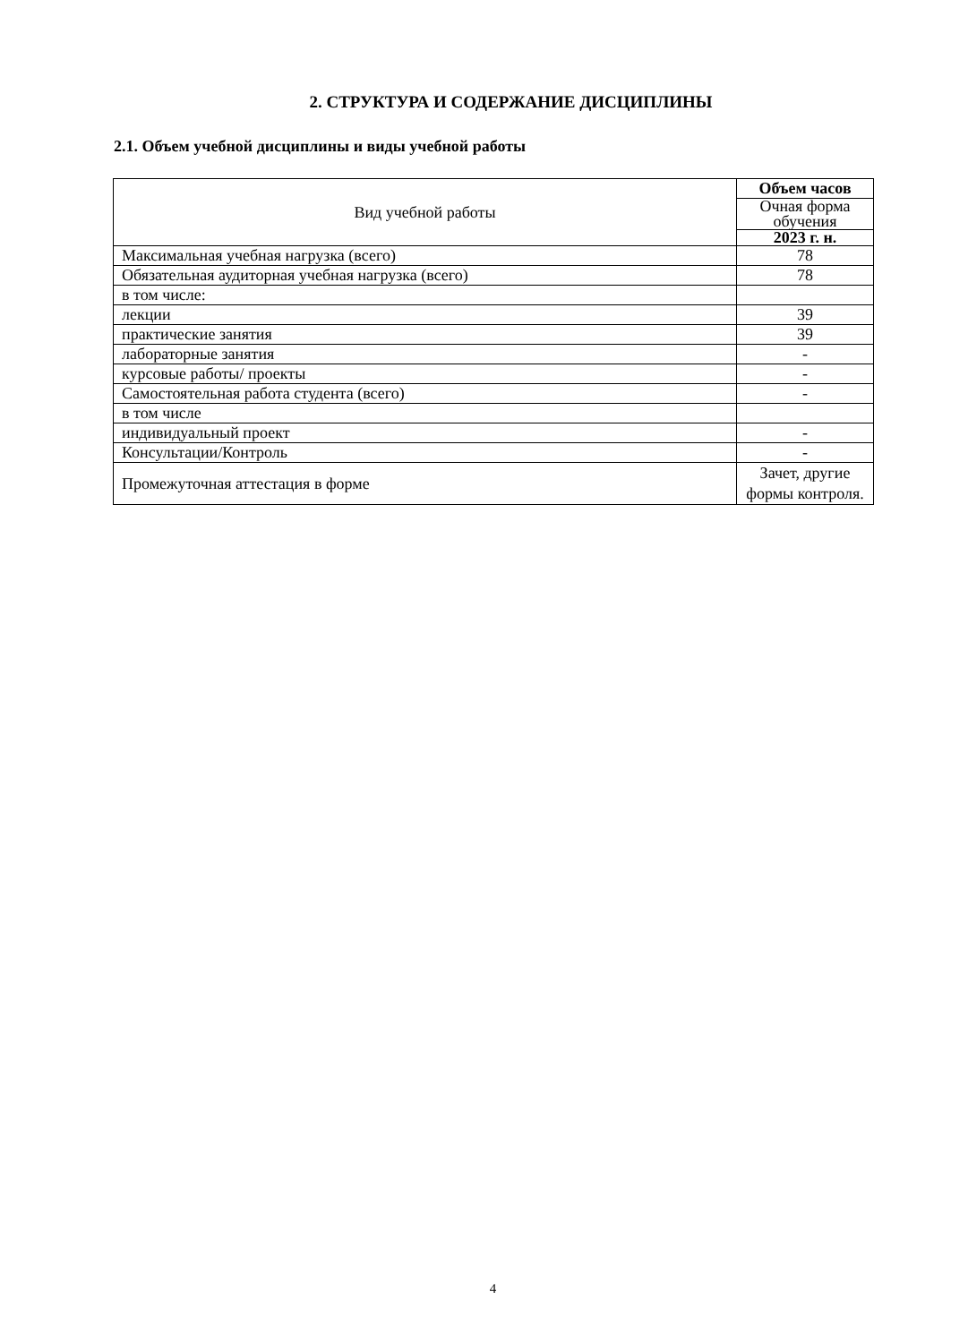2. СТРУКТУРА И СОДЕРЖАНИЕ ДИСЦИПЛИНЫ
2.1. Объем учебной дисциплины и виды учебной работы
| Вид учебной работы | Объем часов |
| --- | --- |
| | Очная форма обучения |
| | 2023 г. н. |
| Максимальная учебная нагрузка (всего) | 78 |
| Обязательная аудиторная учебная нагрузка (всего) | 78 |
| в том числе: | |
| лекции | 39 |
| практические занятия | 39 |
| лабораторные занятия | - |
| курсовые работы/ проекты | - |
| Самостоятельная работа студента (всего) | - |
| в том числе | |
| индивидуальный проект | - |
| Консультации/Контроль | - |
| Промежуточная аттестация в форме | Зачет, другие формы контроля. |
4